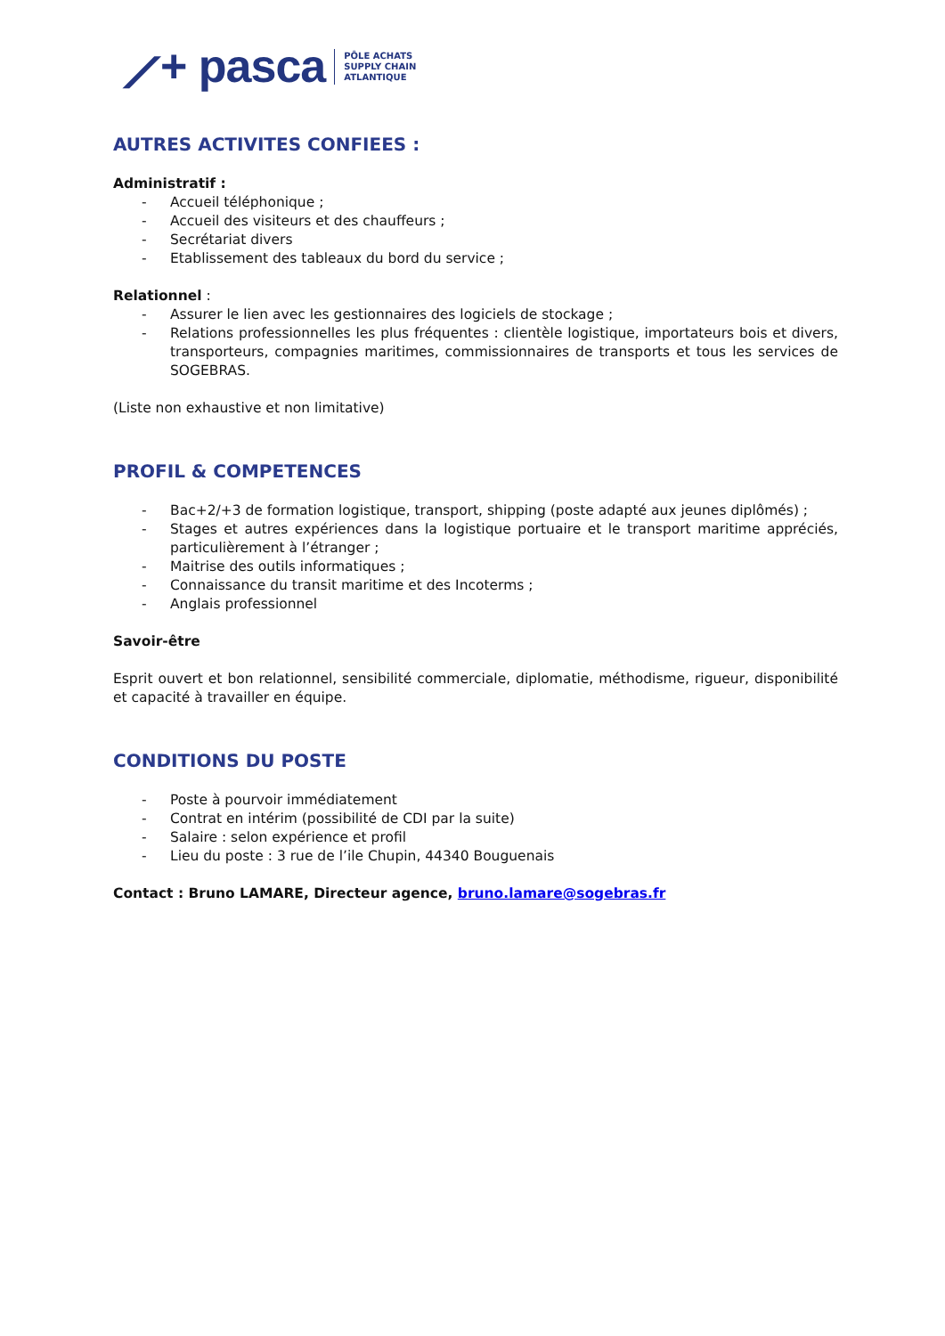⟋+ pasca PÔLE ACHATS
SUPPLY CHAIN
ATLANTIQUE
AUTRES ACTIVITES CONFIEES :
Administratif :
- Accueil téléphonique ;
- Accueil des visiteurs et des chauffeurs ;
- Secrétariat divers
- Etablissement des tableaux du bord du service ;
Relationnel :
- Assurer le lien avec les gestionnaires des logiciels de stockage ;
- Relations professionnelles les plus fréquentes : clientèle logistique, importateurs bois et divers, transporteurs, compagnies maritimes, commissionnaires de transports et tous les services de SOGEBRAS.
(Liste non exhaustive et non limitative)
PROFIL & COMPETENCES
- Bac+2/+3 de formation logistique, transport, shipping (poste adapté aux jeunes diplômés) ;
- Stages et autres expériences dans la logistique portuaire et le transport maritime appréciés, particulièrement à l’étranger ;
- Maitrise des outils informatiques ;
- Connaissance du transit maritime et des Incoterms ;
- Anglais professionnel
Savoir-être
Esprit ouvert et bon relationnel, sensibilité commerciale, diplomatie, méthodisme, rigueur, disponibilité et capacité à travailler en équipe.
CONDITIONS DU POSTE
- Poste à pourvoir immédiatement
- Contrat en intérim (possibilité de CDI par la suite)
- Salaire : selon expérience et profil
- Lieu du poste : 3 rue de l’ile Chupin, 44340 Bouguenais
Contact : Bruno LAMARE, Directeur agence, bruno.lamare@sogebras.fr